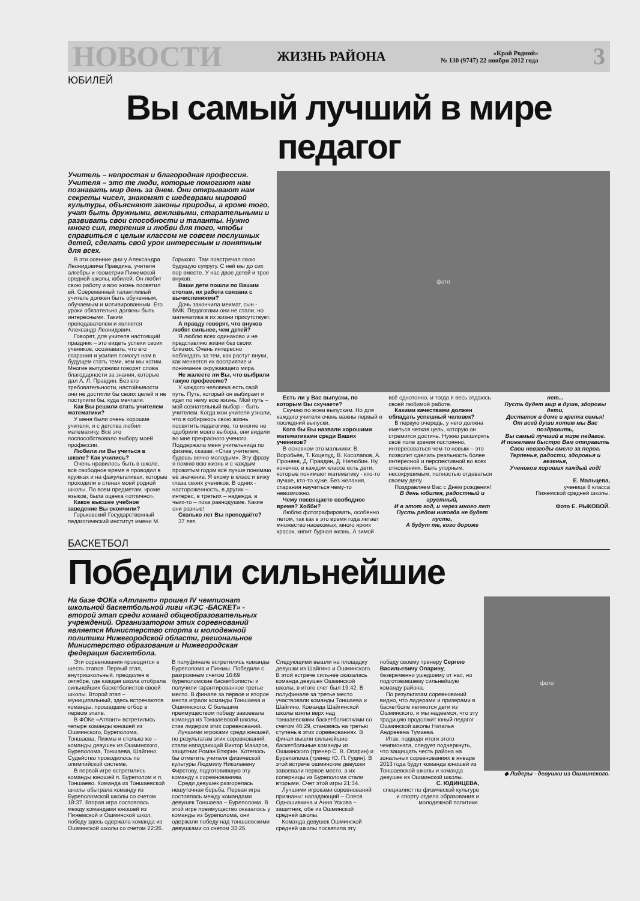НОВОСТИ ЖИЗНЬ РАЙОНА «Край Родной»
№ 130 (9747) 22 ноября 2012 года 3
ЮБИЛЕЙ
Вы самый лучший в мире педагог
Учитель – непростая и благородная профессия. Учителя – это те люди, которые помогают нам познавать мир день за днем. Они открывают нам секреты чисел, знакомят с шедеврами мировой культуры, объясняют законы природы, а кроме того, учат быть дружными, вежливыми, старательными и развивать свои способности и таланты. Нужно много сил, терпения и любви для того, чтобы справиться с целым классом не совсем послушных детей, сделать свой урок интересным и понятным для всех.
В эти осенние дни у Александра Леонидовича Правдина, учителя алгебры и геометрии Пижемской средней школы, юбилей. Он любит свою работу и всю жизнь посвятил ей. Современный талантливый учитель должен быть обученным, обучаемым и мотивированным. Его уроки обязательно должны быть интересными. Таким преподавателем и является Александр Леонидович.
Говорят, для учителя настоящий праздник – это видеть успехи своих учеников, осознавать, что его старания и усилия помогут нам в будущем стать теми, кем мы хотим. Многие выпускники говорят слова благодарности за знания, которые дал А. Л. Правдин. Без его требовательности, настойчивости они не достигли бы своих целей и не поступили бы, куда мечтали.
Как Вы решили стать учителем математики?
У меня были очень хорошие учителя, я с детства любил математику. Всё это поспособствовало выбору моей профессии.
Любили ли Вы учиться в школе? Как учились?
Очень нравилось быть в школе, всё свободное время я проводил в кружках и на факультативах, которые проходили в стенах моей родной школы. По всем предметам, кроме языков, была оценка «отлично».
Какое высшее учебное заведение Вы окончили?
Горьковский Государственный педагогический институт имени М. Горького. Там повстречал свою будущую супругу. С ней мы до сих пор вместе. У нас двое детей и трое внуков.
Ваши дети пошли по Вашим стопам, их работа связана с вычислениями?
Дочь закончила мехмат, сын - ВМК. Педагогами они не стали, но математика в их жизни присутствует.
А правду говорят, что внуков любят сильнее, чем детей?
Я люблю всех одинаково и не представляю жизни без своих близких. Очень интересно наблюдать за тем, как растут внуки, как меняется их восприятие и понимание окружающего мира.
Не жалеете ли Вы, что выбрали такую профессию?
У каждого человека есть свой путь. Путь, который он выбирает и идет по нему всю жизнь. Мой путь – мой сознательный выбор – быть учителем. Когда мои учителя узнали, что я собираюсь свою жизнь посвятить педагогике, то многие не одобрили моего выбора, они видели во мне прекрасного ученого. Поддержала меня учительница по физике, сказав: «Став учителем, будешь вечно молодым». Эту фразу я помню всю жизнь и с каждым прожитым годом всё лучше понимаю её значение. Я вхожу в класс и вижу глаза своих учеников. В одних - настороженность, в других – интерес, в третьих – надежда, в чьих-то – пока равнодушие. Какие они разные!
Сколько лет Вы преподаёте?
37 лет.
фото
Есть ли у Вас выпуски, по которым Вы скучаете?
Скучаю по всем выпускам. Но для каждого учителя очень важны первый и последний выпуски.
Кого бы Вы назвали хорошими математиками среди Ваших учеников?
В основном это мальчики: В. Воробьёв, Т. Коцепуд, В. Косолапов, А. Проняев, Д. Правдин, Д. Нелюбин. Ну, конечно, в каждом классе есть дети, которые понимают математику - кто-то лучше, кто-то хуже. Без желания, старания научиться чему-то невозможно.
Чему посвящаете свободное время? Хобби?
Люблю фотографировать, особенно летом, так как в это время года летает множество насекомых, много ярких красок, кипит бурная жизнь. А зимой всё однотонно, и тогда я весь отдаюсь своей любимой работе.
Какими качествами должен обладать успешный человек?
В первую очередь, у него должна иметься четкая цель, которую он стремится достичь. Нужно расширять своё поле зрения постоянно, интересоваться чем-то новым – это позволит сделать реальность более интересной и перспективной во всех отношениях. Быть упорным, несокрушимым, полностью отдаваться своему делу.
Поздравляем Вас с Днём рождения!
В день юбилея, радостный и грустный,
И в этот год, и через много лет
Пусть рядом никогда не будет пусто,
А будут те, кого дороже
нет...
Пусть будет мир в душе, здоровы дети,
Достаток в доме и крепка семья!
От всей души хотим мы Вас поздравить,
Вы самый лучший в мире педагог.
И пожелаем быстро Вам отправить
Свои невзгоды смело за порог.
Терпенья, радости, здоровья и везенья,
Учеников хороших каждый год!
Е. Мальцева,
ученица 8 класса
Пижемской средней школы.
Фото Е. РЫКОВОЙ.
БАСКЕТБОЛ
Победили сильнейшие
На базе ФОКа «Атлант» прошел IV чемпионат школьной баскетбольной лиги «КЭС -БАСКЕТ» - второй этап среди команд общеобразовательных учреждений. Организатором этих соревнований является Министерство спорта и молодежной политики Нижегородской области, региональное Министерство образования и Нижегородская федерация баскетбола.
Эти соревнования проводятся в шесть этапов. Первый этап, внутришкольный, преодолен в октябре, где каждая школа отобрала сильнейших баскетболистов своей школы. Второй этап – муниципальный, здесь встречаются команды, прошедшие отбор в первом этапе.
В ФОКе «Атлант» встретились четыре команды юношей из Ошминского, Буреполома, Тоншаева, Пижмы и столько же – команды девушек из Ошминского, Буреполома, Тоншаева, Шайгино. Судейство проводилось по олимпийской системе.
В первой игре встретились команды юношей п. Буреполом и п. Тоншаево. Команда из Тоншаевской школы обыграла команду из Буреполомской школы со счетом 18:37. Вторая игра состоялась между командами юношей из Пижемской и Ошминской школ, победу здесь одержала команда из Ошминской школы со счетом 22:26. В полуфинале встретились команды Буреполома и Пижмы. Победили с разгромным счетом 16:69 буреполомские баскетболисты и получили гарантированное третье место. В финале за первое и второе места играли команды Тоншаева и Ошминского. С большим преимуществом победу завоевала команда из Тоншаевской школы, став лидером этих соревнований.
Лучшими игроками среди юношей, по результатам этих соревнований, стали нападающий Виктор Макаров, защитник Роман Втюрин. Хотелось бы отметить учителя физической культуры Людмилу Николаевну Фирстову, подготовившую эту команду к соревнованиям.
Среди девушек разгорелась нешуточная борьба. Первая игра состоялась между командами девушек Тоншаева – Буреполома. В этой игре преимущество оказалось у команды из Буреполома, они одержали победу над тоншаевскими девушками со счетом 33:26. Следующими вышли на площадку девушки из Шайгино и Ошминского. В этой встрече сильнее оказалась команда девушек Ошминской школы, в итоге счет был 19:42. В полуфинале за третье место участвовали команды Тоншаева и Шайгино. Команда Шайгинской школы взяла верх над тоншаевскими баскетболистками со счетом 46:29, становясь на третью ступень в этих соревнованиях. В финал вышли сильнейшие баскетбольные команды из Ошминского (тренер С. В. Опарин) и Буреполома (тренер Ю. П. Гудин). В этой встрече ошминские девушки завоевали первое место, а их соперницы из Буреполома стали вторыми. Счет этой игры 21:34.
Лучшими игроками соревнований признаны: нападающий – Олеся Одношивкина и Анна Ускова – защитник, обе из Ошминской средней школы.
Команда девушек Ошминской средней школы посвятила эту победу своему тренеру Сергею Васильевичу Опарину, безвременно ушедшему от нас, но подготовившему сильнейшую команду района.
По результатам соревнований видно, что лидерами и призерами в баскетболе являются дети из Ошминского, и мы надеемся, что эту традицию продолжит юный педагог Ошминской школы Наталья Андреевна Тумаева.
Итак, подводя итоги этого чемпионата, следует подчеркнуть, что защищать честь района на зональных соревнованиях в январе 2013 года будут команда юношей из Тоншаевской школы и команда девушек из Ошминской школы.
С. ЮДИНЦЕВА,
специалист по физической культуре и спорту отдела образования и молодежной политики.
фото
◆ Лидеры - девушки из Ошминского.